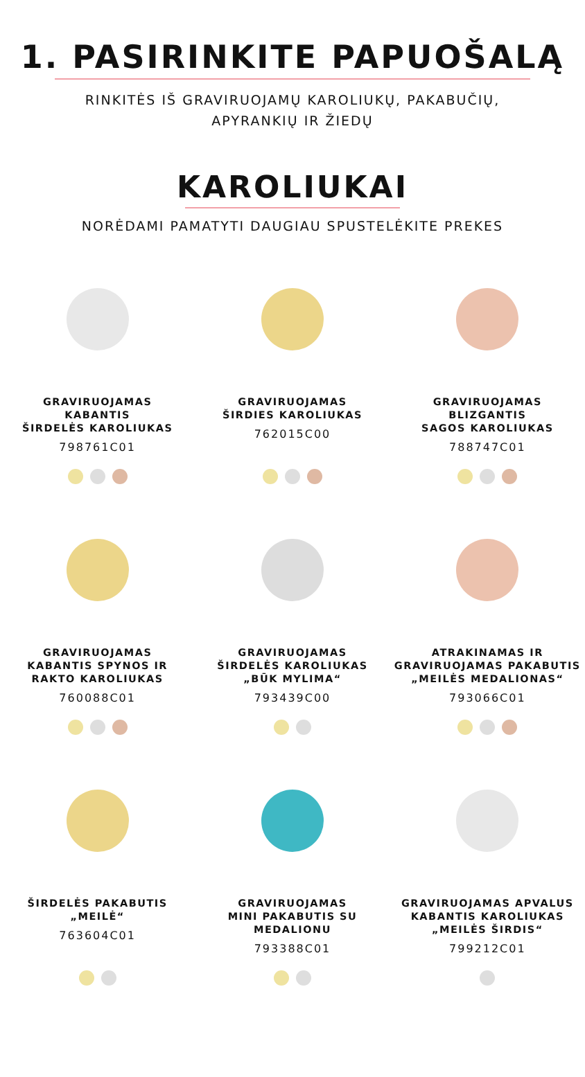1. PASIRINKITE PAPUOŠALĄ
RINKITĖS IŠ GRAVIRUOJAMŲ KAROLIUKŲ, PAKABUČIŲ,
APYRANKIŲ IR ŽIEDŲ
KAROLIUKAI
NORĖDAMI PAMATYTI DAUGIAU SPUSTELĖKITE PREKES
GRAVIRUOJAMAS
KABANTIS
ŠIRDELĖS KAROLIUKAS
798761C01
GRAVIRUOJAMAS
ŠIRDIES KAROLIUKAS
762015C00
GRAVIRUOJAMAS
BLIZGANTIS
SAGOS KAROLIUKAS
788747C01
GRAVIRUOJAMAS
KABANTIS SPYNOS IR
RAKTO KAROLIUKAS
760088C01
GRAVIRUOJAMAS
ŠIRDELĖS KAROLIUKAS
„BŪK MYLIMA“
793439C00
ATRAKINAMAS IR
GRAVIRUOJAMAS PAKABUTIS
„MEILĖS MEDALIONAS“
793066C01
ŠIRDELĖS PAKABUTIS
„MEILĖ“
763604C01
GRAVIRUOJAMAS
MINI PAKABUTIS SU
MEDALIONU
793388C01
GRAVIRUOJAMAS APVALUS
KABANTIS KAROLIUKAS
„MEILĖS ŠIRDIS“
799212C01